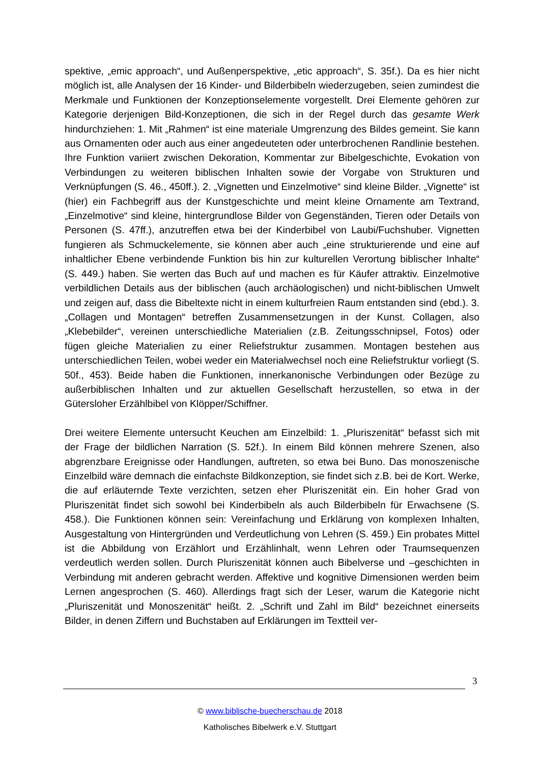spektive, „emic approach“, und Außenperspektive, „etic approach“, S. 35f.). Da es hier nicht möglich ist, alle Analysen der 16 Kinder- und Bilderbibeln wiederzugeben, seien zumindest die Merkmale und Funktionen der Konzeptionselemente vorgestellt. Drei Elemente gehören zur Kategorie derjenigen Bild-Konzeptionen, die sich in der Regel durch das gesamte Werk hindurchziehen: 1. Mit „Rahmen“ ist eine materiale Umgrenzung des Bildes gemeint. Sie kann aus Ornamenten oder auch aus einer angedeuteten oder unterbrochenen Randlinie bestehen. Ihre Funktion variiert zwischen Dekoration, Kommentar zur Bibelgeschichte, Evokation von Verbindungen zu weiteren biblischen Inhalten sowie der Vorgabe von Strukturen und Verknüpfungen (S. 46., 450ff.). 2. „Vignetten und Einzelmotive“ sind kleine Bilder. „Vignette“ ist (hier) ein Fachbegriff aus der Kunstgeschichte und meint kleine Ornamente am Textrand, „Einzelmotive“ sind kleine, hintergrundlose Bilder von Gegenständen, Tieren oder Details von Personen (S. 47ff.), anzutreffen etwa bei der Kinderbibel von Laubi/Fuchshuber. Vignetten fungieren als Schmuckelemente, sie können aber auch „eine strukturierende und eine auf inhaltlicher Ebene verbindende Funktion bis hin zur kulturellen Verortung biblischer Inhalte“ (S. 449.) haben. Sie werten das Buch auf und machen es für Käufer attraktiv. Einzelmotive verbildlichen Details aus der biblischen (auch archäologischen) und nicht-biblischen Umwelt und zeigen auf, dass die Bibeltexte nicht in einem kulturfreien Raum entstanden sind (ebd.). 3. „Collagen und Montagen“ betreffen Zusammensetzungen in der Kunst. Collagen, also „Klebebilder“, vereinen unterschiedliche Materialien (z.B. Zeitungsschnipsel, Fotos) oder fügen gleiche Materialien zu einer Reliefstruktur zusammen. Montagen bestehen aus unterschiedlichen Teilen, wobei weder ein Materialwechsel noch eine Reliefstruktur vorliegt (S. 50f., 453). Beide haben die Funktionen, innerkanonische Verbindungen oder Bezüge zu außerbiblischen Inhalten und zur aktuellen Gesellschaft herzustellen, so etwa in der Gütersloher Erzählbibel von Klöpper/Schiffner.
Drei weitere Elemente untersucht Keuchen am Einzelbild: 1. „Pluriszenität“ befasst sich mit der Frage der bildlichen Narration (S. 52f.). In einem Bild können mehrere Szenen, also abgrenzbare Ereignisse oder Handlungen, auftreten, so etwa bei Buno. Das monoszenische Einzelbild wäre demnach die einfachste Bildkonzeption, sie findet sich z.B. bei de Kort. Werke, die auf erläuternde Texte verzichten, setzen eher Pluriszenität ein. Ein hoher Grad von Pluriszenität findet sich sowohl bei Kinderbibeln als auch Bilderbibeln für Erwachsene (S. 458.). Die Funktionen können sein: Vereinfachung und Erklärung von komplexen Inhalten, Ausgestaltung von Hintergründen und Verdeutlichung von Lehren (S. 459.) Ein probates Mittel ist die Abbildung von Erzählort und Erzählinhalt, wenn Lehren oder Traumsequenzen verdeutlich werden sollen. Durch Pluriszenität können auch Bibelverse und –geschichten in Verbindung mit anderen gebracht werden. Affektive und kognitive Dimensionen werden beim Lernen angesprochen (S. 460). Allerdings fragt sich der Leser, warum die Kategorie nicht „Pluriszenität und Monoszenität“ heißt. 2. „Schrift und Zahl im Bild“ bezeichnet einerseits Bilder, in denen Ziffern und Buchstaben auf Erklärungen im Textteil ver-
3
© www.biblische-buecherschau.de 2018
Katholisches Bibelwerk e.V. Stuttgart